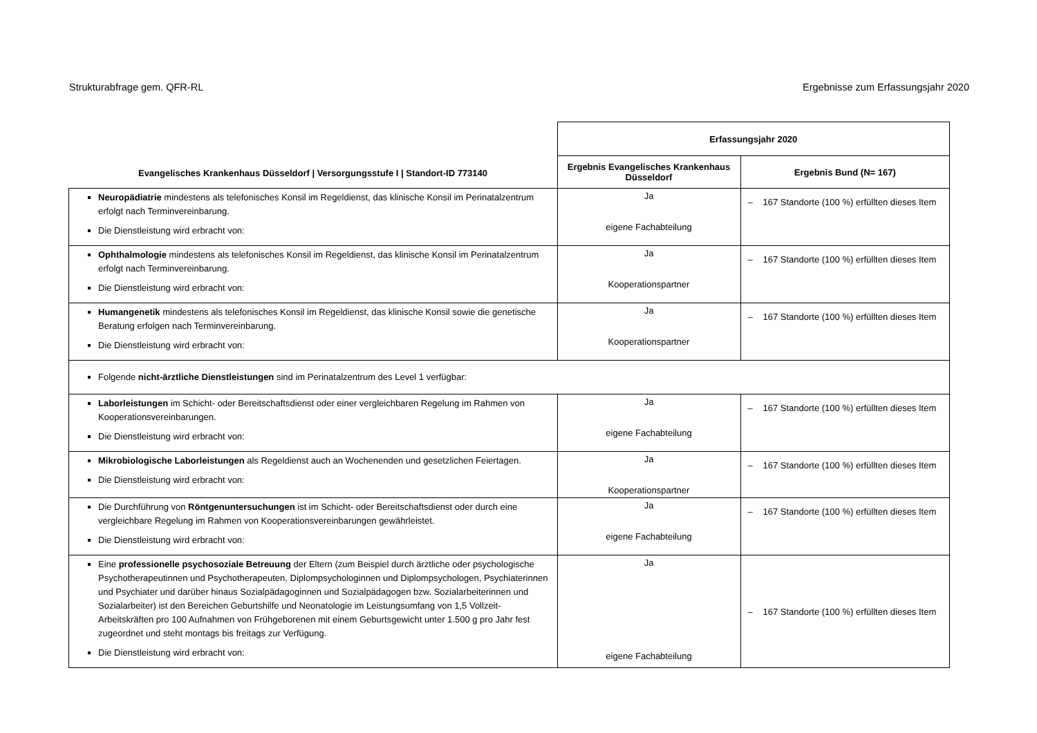Strukturabfrage gem. QFR-RL Ergebnisse zum Erfassungsjahr 2020
| Evangelisches Krankenhaus Düsseldorf / Versorgungsstufe I / Standort-ID 773140 | Erfassungsjahr 2020 | |
| --- | --- | --- |
| | Ergebnis Evangelisches Krankenhaus Düsseldorf | Ergebnis Bund (N= 167) |
| Neuropädiatrie mindestens als telefonisches Konsil im Regeldienst, das klinische Konsil im Perinatalzentrum erfolgt nach Terminvereinbarung. Die Dienstleistung wird erbracht von: | Ja eigene Fachabteilung | – 167 Standorte (100 %) erfüllten dieses Item |
| Ophthalmologie mindestens als telefonisches Konsil im Regeldienst, das klinische Konsil im Perinatalzentrum erfolgt nach Terminvereinbarung. Die Dienstleistung wird erbracht von: | Ja Kooperationspartner | – 167 Standorte (100 %) erfüllten dieses Item |
| Humangenetik mindestens als telefonisches Konsil im Regeldienst, das klinische Konsil sowie die genetische Beratung erfolgen nach Terminvereinbarung. Die Dienstleistung wird erbracht von: | Ja Kooperationspartner | – 167 Standorte (100 %) erfüllten dieses Item |
| Folgende nicht-ärztliche Dienstleistungen sind im Perinatalzentrum des Level 1 verfügbar: | | |
| Laborleistungen im Schicht- oder Bereitschaftsdienst oder einer vergleichbaren Regelung im Rahmen von Kooperationsvereinbarungen. Die Dienstleistung wird erbracht von: | Ja eigene Fachabteilung | – 167 Standorte (100 %) erfüllten dieses Item |
| Mikrobiologische Laborleistungen als Regeldienst auch an Wochenenden und gesetzlichen Feiertagen. Die Dienstleistung wird erbracht von: | Ja Kooperationspartner | – 167 Standorte (100 %) erfüllten dieses Item |
| Die Durchführung von Röntgenuntersuchungen ist im Schicht- oder Bereitschaftsdienst oder durch eine vergleichbare Regelung im Rahmen von Kooperationsvereinbarungen gewährleistet. Die Dienstleistung wird erbracht von: | Ja eigene Fachabteilung | – 167 Standorte (100 %) erfüllten dieses Item |
| Eine professionelle psychosoziale Betreuung der Eltern (zum Beispiel durch ärztliche oder psychologische Psychotherapeutinnen und Psychotherapeuten, Diplompsychologinnen und Diplompsychologen, Psychiaterinnen und Psychiater und darüber hinaus Sozialpädagoginnen und Sozialpädagogen bzw. Sozialarbeiterinnen und Sozialarbeiter) ist den Bereichen Geburtshilfe und Neonatologie im Leistungsumfang von 1,5 Vollzeit-Arbeitskräften pro 100 Aufnahmen von Frühgeborenen mit einem Geburtsgewicht unter 1.500 g pro Jahr fest zugeordnet und steht montags bis freitags zur Verfügung. Die Dienstleistung wird erbracht von: | Ja eigene Fachabteilung | – 167 Standorte (100 %) erfüllten dieses Item |